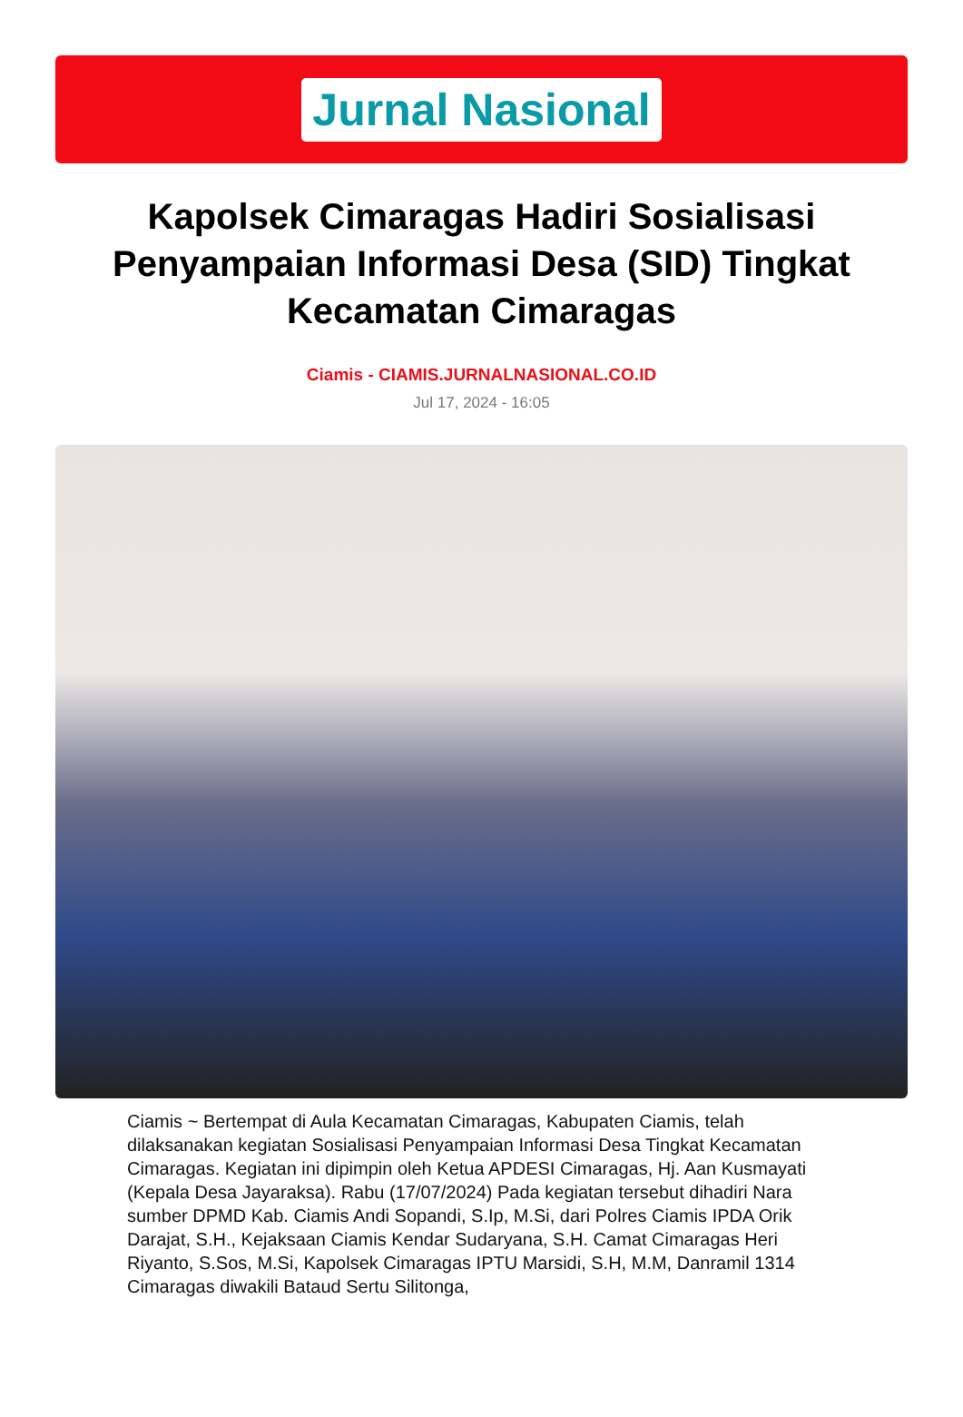Jurnal Nasional
Kapolsek Cimaragas Hadiri Sosialisasi Penyampaian Informasi Desa (SID) Tingkat Kecamatan Cimaragas
Ciamis - CIAMIS.JURNALNASIONAL.CO.ID
Jul 17, 2024 - 16:05
Ciamis ~ Bertempat di Aula Kecamatan Cimaragas, Kabupaten Ciamis, telah dilaksanakan kegiatan Sosialisasi Penyampaian Informasi Desa Tingkat Kecamatan Cimaragas. Kegiatan ini dipimpin oleh Ketua APDESI Cimaragas, Hj. Aan Kusmayati (Kepala Desa Jayaraksa). Rabu (17/07/2024) Pada kegiatan tersebut dihadiri Nara sumber DPMD Kab. Ciamis Andi Sopandi, S.Ip, M.Si, dari Polres Ciamis IPDA Orik Darajat, S.H., Kejaksaan Ciamis Kendar Sudaryana, S.H. Camat Cimaragas Heri Riyanto, S.Sos, M.Si, Kapolsek Cimaragas IPTU Marsidi, S.H, M.M, Danramil 1314 Cimaragas diwakili Bataud Sertu Silitonga,